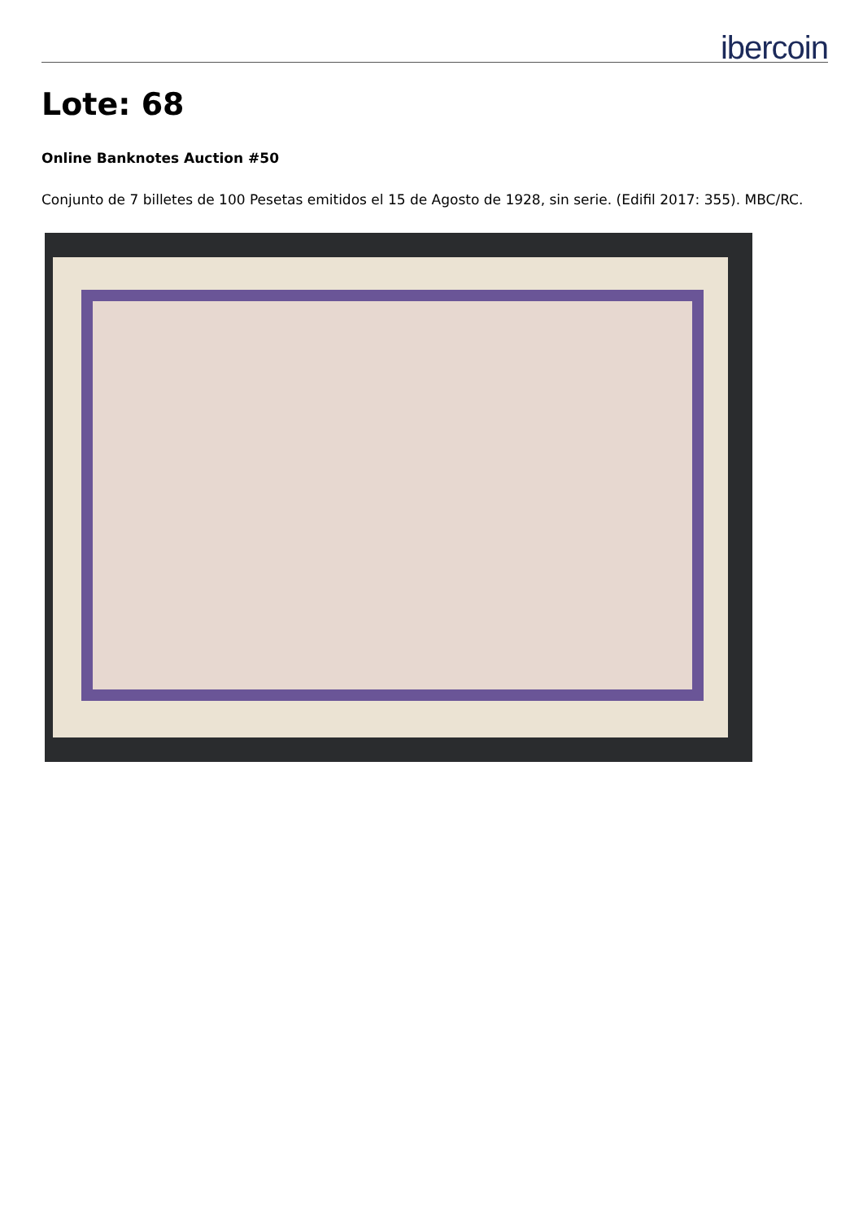ibercoin
Lote: 68
Online Banknotes Auction #50
Conjunto de 7 billetes de 100 Pesetas emitidos el 15 de Agosto de 1928, sin serie. (Edifil 2017: 355). MBC/RC.